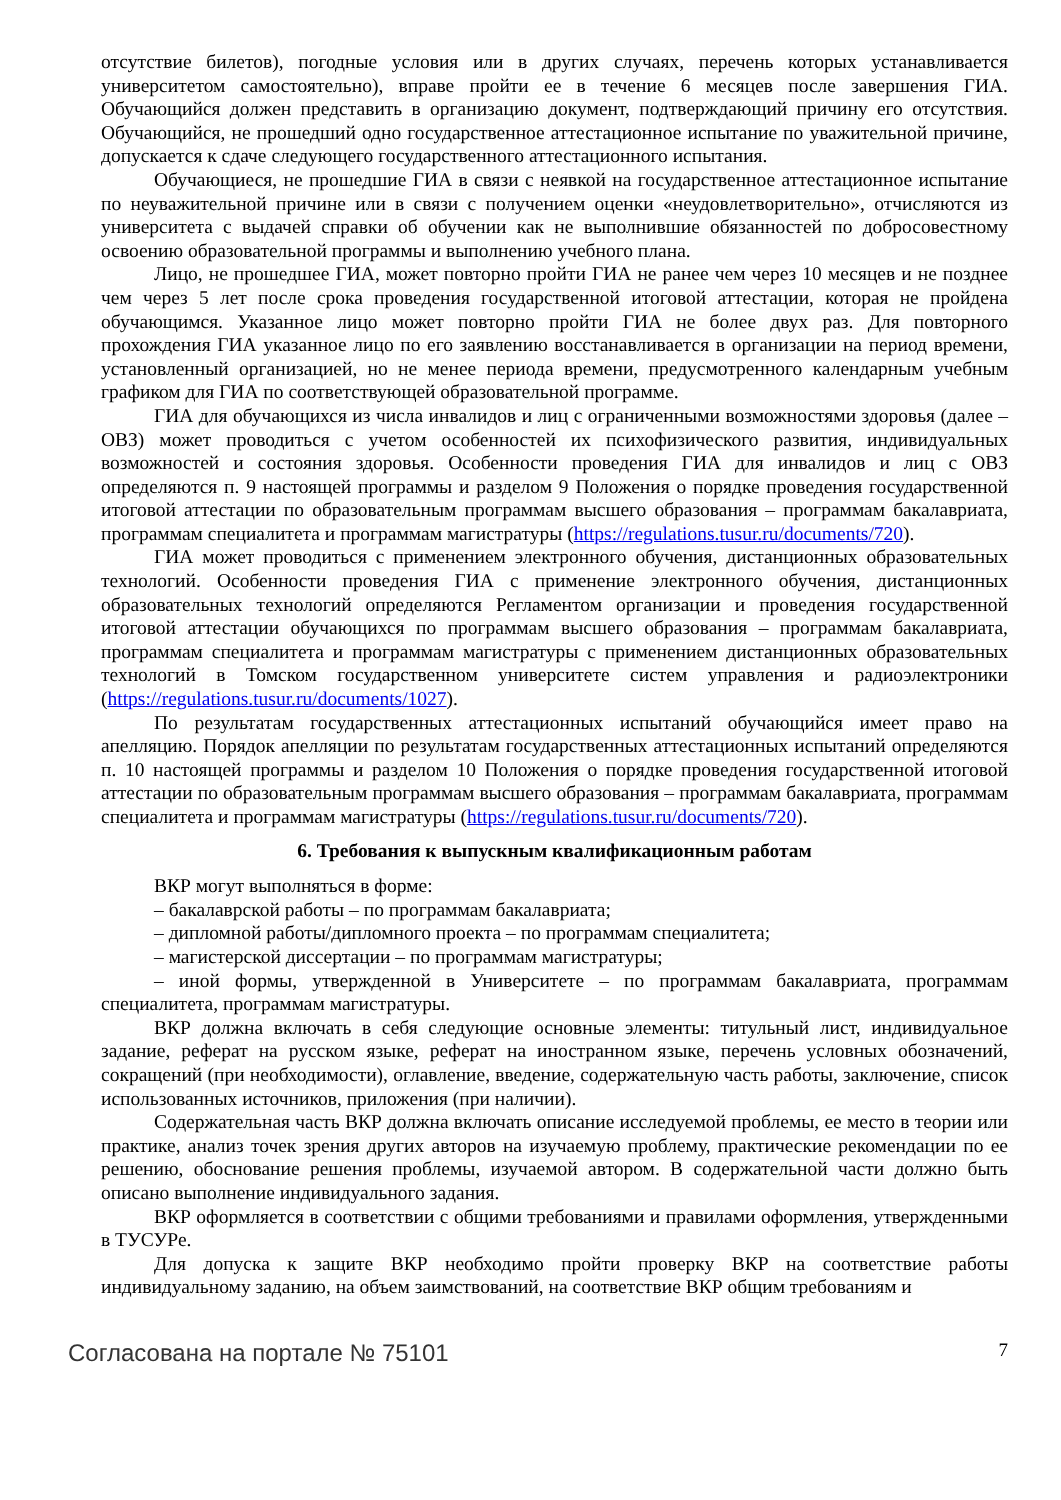отсутствие билетов), погодные условия или в других случаях, перечень которых устанавливается университетом самостоятельно), вправе пройти ее в течение 6 месяцев после завершения ГИА. Обучающийся должен представить в организацию документ, подтверждающий причину его отсутствия. Обучающийся, не прошедший одно государственное аттестационное испытание по уважительной причине, допускается к сдаче следующего государственного аттестационного испытания.
Обучающиеся, не прошедшие ГИА в связи с неявкой на государственное аттестационное испытание по неуважительной причине или в связи с получением оценки «неудовлетворительно», отчисляются из университета с выдачей справки об обучении как не выполнившие обязанностей по добросовестному освоению образовательной программы и выполнению учебного плана.
Лицо, не прошедшее ГИА, может повторно пройти ГИА не ранее чем через 10 месяцев и не позднее чем через 5 лет после срока проведения государственной итоговой аттестации, которая не пройдена обучающимся. Указанное лицо может повторно пройти ГИА не более двух раз. Для повторного прохождения ГИА указанное лицо по его заявлению восстанавливается в организации на период времени, установленный организацией, но не менее периода времени, предусмотренного календарным учебным графиком для ГИА по соответствующей образовательной программе.
ГИА для обучающихся из числа инвалидов и лиц с ограниченными возможностями здоровья (далее – ОВЗ) может проводиться с учетом особенностей их психофизического развития, индивидуальных возможностей и состояния здоровья. Особенности проведения ГИА для инвалидов и лиц с ОВЗ определяются п. 9 настоящей программы и разделом 9 Положения о порядке проведения государственной итоговой аттестации по образовательным программам высшего образования – программам бакалавриата, программам специалитета и программам магистратуры (https://regulations.tusur.ru/documents/720).
ГИА может проводиться с применением электронного обучения, дистанционных образовательных технологий. Особенности проведения ГИА с применение электронного обучения, дистанционных образовательных технологий определяются Регламентом организации и проведения государственной итоговой аттестации обучающихся по программам высшего образования – программам бакалавриата, программам специалитета и программам магистратуры с применением дистанционных образовательных технологий в Томском государственном университете систем управления и радиоэлектроники (https://regulations.tusur.ru/documents/1027).
По результатам государственных аттестационных испытаний обучающийся имеет право на апелляцию. Порядок апелляции по результатам государственных аттестационных испытаний определяются п. 10 настоящей программы и разделом 10 Положения о порядке проведения государственной итоговой аттестации по образовательным программам высшего образования – программам бакалавриата, программам специалитета и программам магистратуры (https://regulations.tusur.ru/documents/720).
6. Требования к выпускным квалификационным работам
ВКР могут выполняться в форме:
– бакалаврской работы – по программам бакалавриата;
– дипломной работы/дипломного проекта – по программам специалитета;
– магистерской диссертации – по программам магистратуры;
– иной формы, утвержденной в Университете – по программам бакалавриата, программам специалитета, программам магистратуры.
ВКР должна включать в себя следующие основные элементы: титульный лист, индивидуальное задание, реферат на русском языке, реферат на иностранном языке, перечень условных обозначений, сокращений (при необходимости), оглавление, введение, содержательную часть работы, заключение, список использованных источников, приложения (при наличии).
Содержательная часть ВКР должна включать описание исследуемой проблемы, ее место в теории или практике, анализ точек зрения других авторов на изучаемую проблему, практические рекомендации по ее решению, обоснование решения проблемы, изучаемой автором. В содержательной части должно быть описано выполнение индивидуального задания.
ВКР оформляется в соответствии с общими требованиями и правилами оформления, утвержденными в ТУСУРе.
Для допуска к защите ВКР необходимо пройти проверку ВКР на соответствие работы индивидуальному заданию, на объем заимствований, на соответствие ВКР общим требованиям и
Согласована на портале № 75101 7